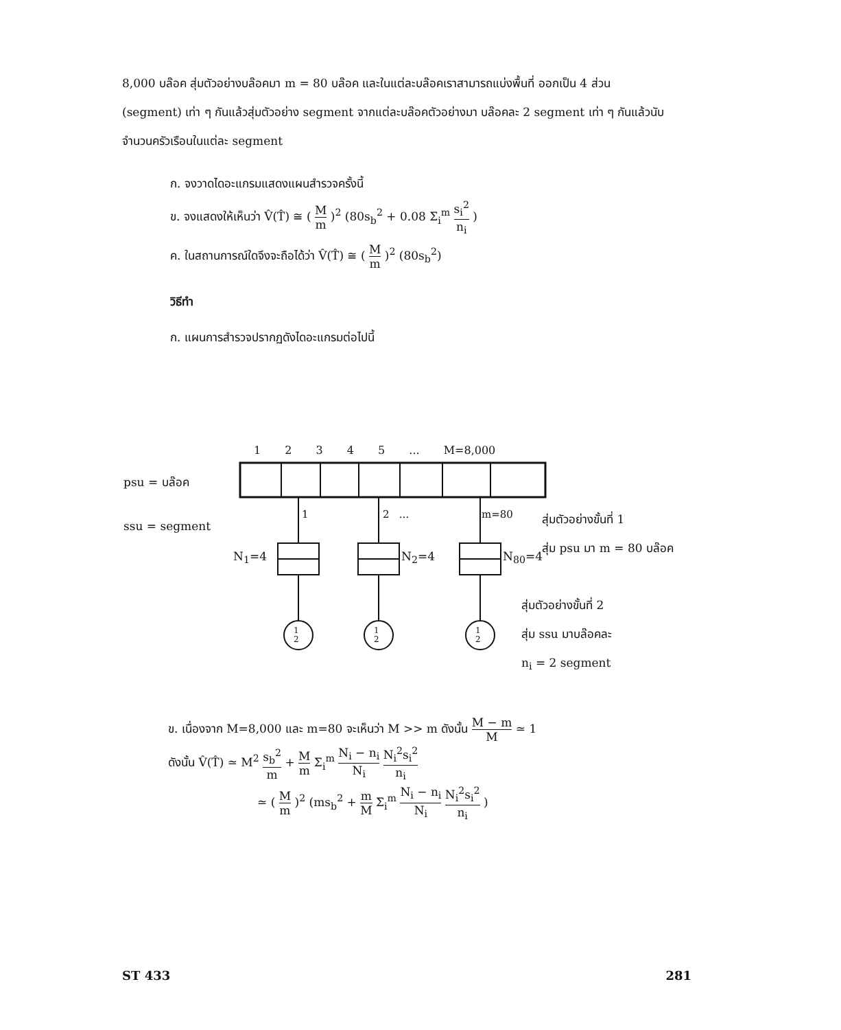8,000 บล๊อค สุ่มตัวอย่างบล๊อคมา m = 80 บล๊อค และในแต่ละบล๊อคเราสามารถแบ่งพื้นที่ ออกเป็น 4 ส่วน (segment) เท่า ๆ กันแล้วสุ่มตัวอย่าง segment จากแต่ละบล๊อคตัวอย่างมา บล๊อคละ 2 segment เท่า ๆ กันแล้วนับจำนวนครัวเรือนในแต่ละ segment
ก. จงวาดไดอะแกรมแสดงแผนสำรวจครั้งนี้
ข. จงแสดงให้เห็นว่า V̂(T̂) ≅ ( M m )<sup>2</sup> (80s<sub>b</sub><sup>2</sup> + 0.08 Σ<sub>i</sub><sup>m</sup> s<sub>i</sub><sup>2</sup> n<sub>i</sub> )
ค. ในสถานการณ์ใดจึงจะถือได้ว่า V̂(T̂) ≅ ( M m )<sup>2</sup> (80s<sub>b</sub><sup>2</sup>)
วิธีทำ
ก. แผนการสำรวจปรากฏดังไดอะแกรมต่อไปนี้
1 2 3 4 5 ... M=8,000
psu = บล๊อค
ssu = segment
1 2 ... m=80
N<sub>1</sub>=4 N<sub>2</sub>=4 N<sub>80</sub>=4
สุ่มตัวอย่างขั้นที่ 1
สุ่ม psu มา m = 80 บล๊อค
สุ่มตัวอย่างขั้นที่ 2
สุ่ม ssu มาบล๊อคละ
n<sub>i</sub> = 2 segment
1
2
1
2
1
2
ข. เนื่องจาก M=8,000 และ m=80 จะเห็นว่า M >> m ดังนั้น M − m M ≃ 1
ดังนั้น V̂(T̂) ≃ M<sup>2</sup> s<sub>b</sub><sup>2</sup> m + M m Σ<sub>i</sub><sup>m</sup> N<sub>i</sub> − n<sub>i</sub> N<sub>i</sub> N<sub>i</sub><sup>2</sup>s<sub>i</sub><sup>2</sup> n<sub>i</sub>
≃ ( M m )<sup>2</sup> (ms<sub>b</sub><sup>2</sup> + m M Σ<sub>i</sub><sup>m</sup> N<sub>i</sub> − n<sub>i</sub> N<sub>i</sub> N<sub>i</sub><sup>2</sup>s<sub>i</sub><sup>2</sup> n<sub>i</sub> )
ST 433 281